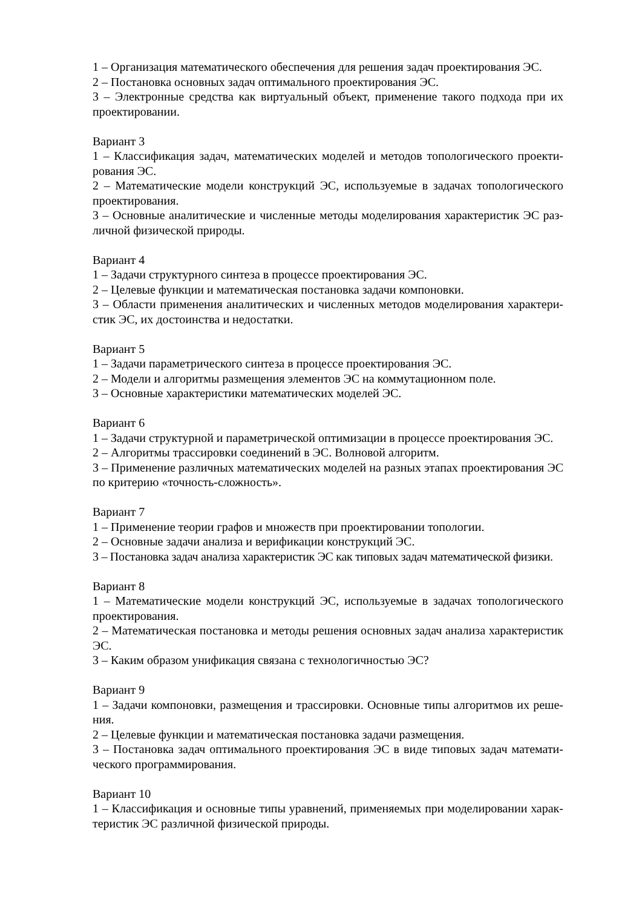1 – Организация математического обеспечения для решения задач проектирования ЭС.
2 – Постановка основных задач оптимального проектирования ЭС.
3 – Электронные средства как виртуальный объект, применение такого подхода при их проектировании.
Вариант 3
1 – Классификация задач, математических моделей и методов топологического проекти-рования ЭС.
2 – Математические модели конструкций ЭС, используемые в задачах топологического проектирования.
3 – Основные аналитические и численные методы моделирования характеристик ЭС раз-личной физической природы.
Вариант 4
1 – Задачи структурного синтеза в процессе проектирования ЭС.
2 – Целевые функции и математическая постановка задачи компоновки.
3 – Области применения аналитических и численных методов моделирования характери-стик ЭС, их достоинства и недостатки.
Вариант 5
1 – Задачи параметрического синтеза в процессе проектирования ЭС.
2 – Модели и алгоритмы размещения элементов ЭС на коммутационном поле.
3 – Основные характеристики математических моделей ЭС.
Вариант 6
1 – Задачи структурной и параметрической оптимизации в процессе проектирования ЭС.
2 – Алгоритмы трассировки соединений в ЭС. Волновой алгоритм.
3 – Применение различных математических моделей на разных этапах проектирования ЭС по критерию «точность-сложность».
Вариант 7
1 – Применение теории графов и множеств при проектировании топологии.
2 – Основные задачи анализа и верификации конструкций ЭС.
3 – Постановка задач анализа характеристик ЭС как типовых задач математической физики.
Вариант 8
1 – Математические модели конструкций ЭС, используемые в задачах топологического проектирования.
2 – Математическая постановка и методы решения основных задач анализа характеристик ЭС.
3 – Каким образом унификация связана с технологичностью ЭС?
Вариант 9
1 – Задачи компоновки, размещения и трассировки. Основные типы алгоритмов их реше-ния.
2 – Целевые функции и математическая постановка задачи размещения.
3 – Постановка задач оптимального проектирования ЭС в виде типовых задач математи-ческого программирования.
Вариант 10
1 – Классификация и основные типы уравнений, применяемых при моделировании харак-теристик ЭС различной физической природы.